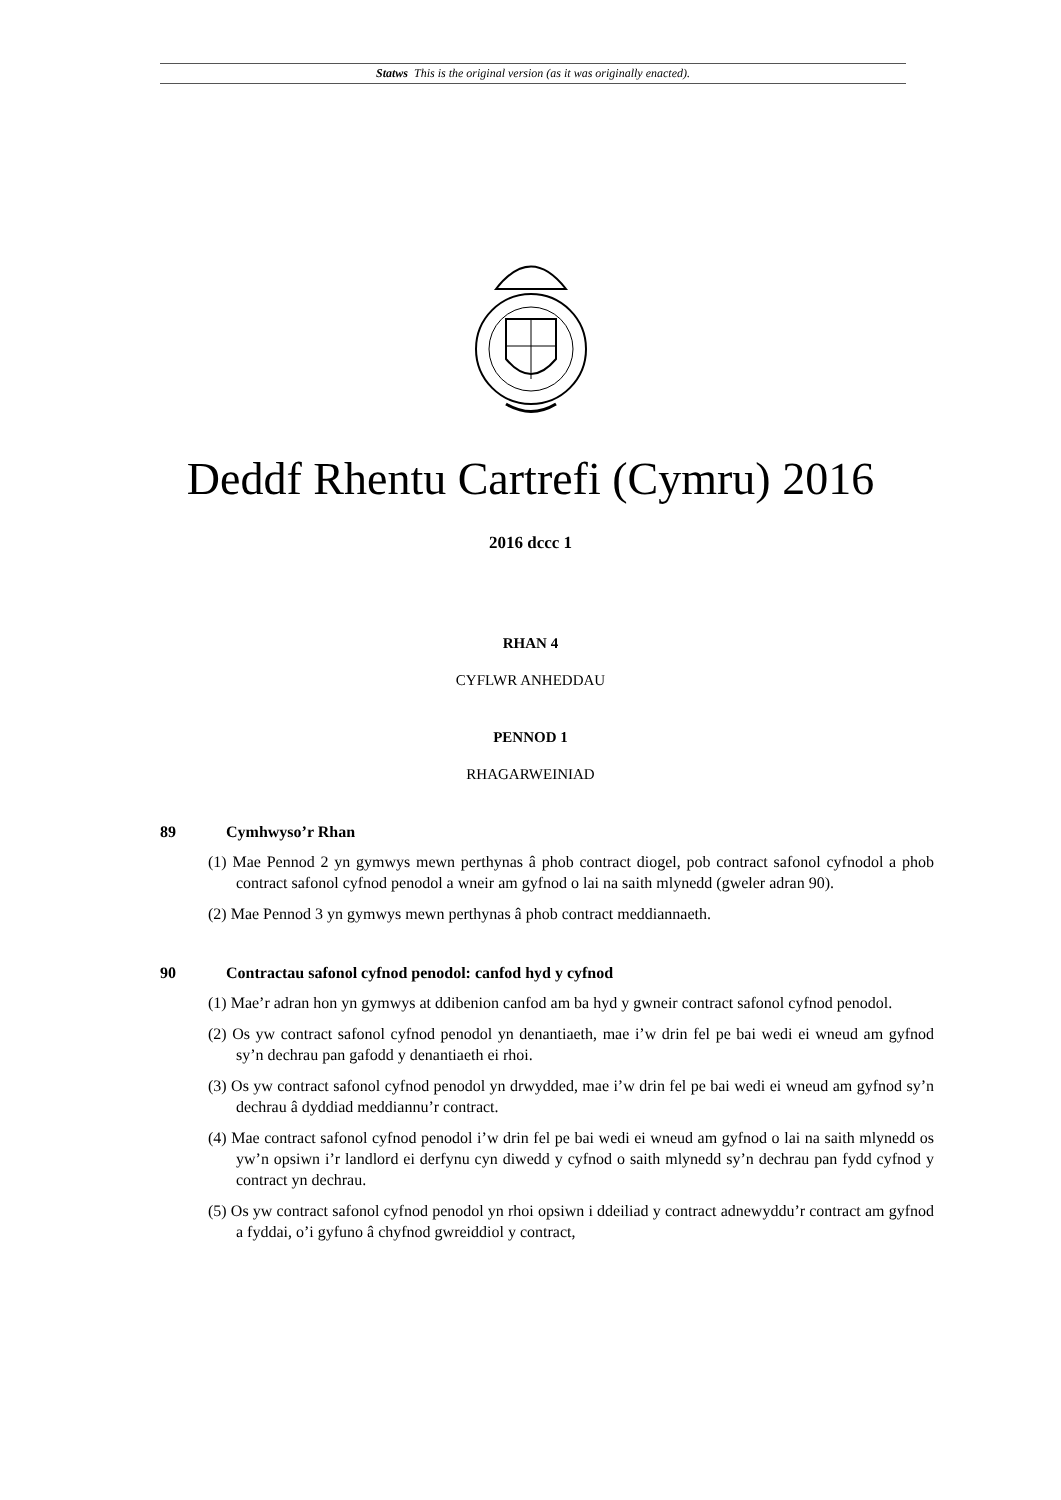Statws This is the original version (as it was originally enacted).
Deddf Rhentu Cartrefi (Cymru) 2016
2016 dccc 1
RHAN 4
CYFLWR ANHEDDAU
PENNOD 1
RHAGARWEINIAD
89 Cymhwyso’r Rhan
(1) Mae Pennod 2 yn gymwys mewn perthynas â phob contract diogel, pob contract safonol cyfnodol a phob contract safonol cyfnod penodol a wneir am gyfnod o lai na saith mlynedd (gweler adran 90).
(2) Mae Pennod 3 yn gymwys mewn perthynas â phob contract meddiannaeth.
90 Contractau safonol cyfnod penodol: canfod hyd y cyfnod
(1) Mae’r adran hon yn gymwys at ddibenion canfod am ba hyd y gwneir contract safonol cyfnod penodol.
(2) Os yw contract safonol cyfnod penodol yn denantiaeth, mae i’w drin fel pe bai wedi ei wneud am gyfnod sy’n dechrau pan gafodd y denantiaeth ei rhoi.
(3) Os yw contract safonol cyfnod penodol yn drwydded, mae i’w drin fel pe bai wedi ei wneud am gyfnod sy’n dechrau â dyddiad meddiannu’r contract.
(4) Mae contract safonol cyfnod penodol i’w drin fel pe bai wedi ei wneud am gyfnod o lai na saith mlynedd os yw’n opsiwn i’r landlord ei derfynu cyn diwedd y cyfnod o saith mlynedd sy’n dechrau pan fydd cyfnod y contract yn dechrau.
(5) Os yw contract safonol cyfnod penodol yn rhoi opsiwn i ddeiliad y contract adnewyddu’r contract am gyfnod a fyddai, o’i gyfuno â chyfnod gwreiddiol y contract,